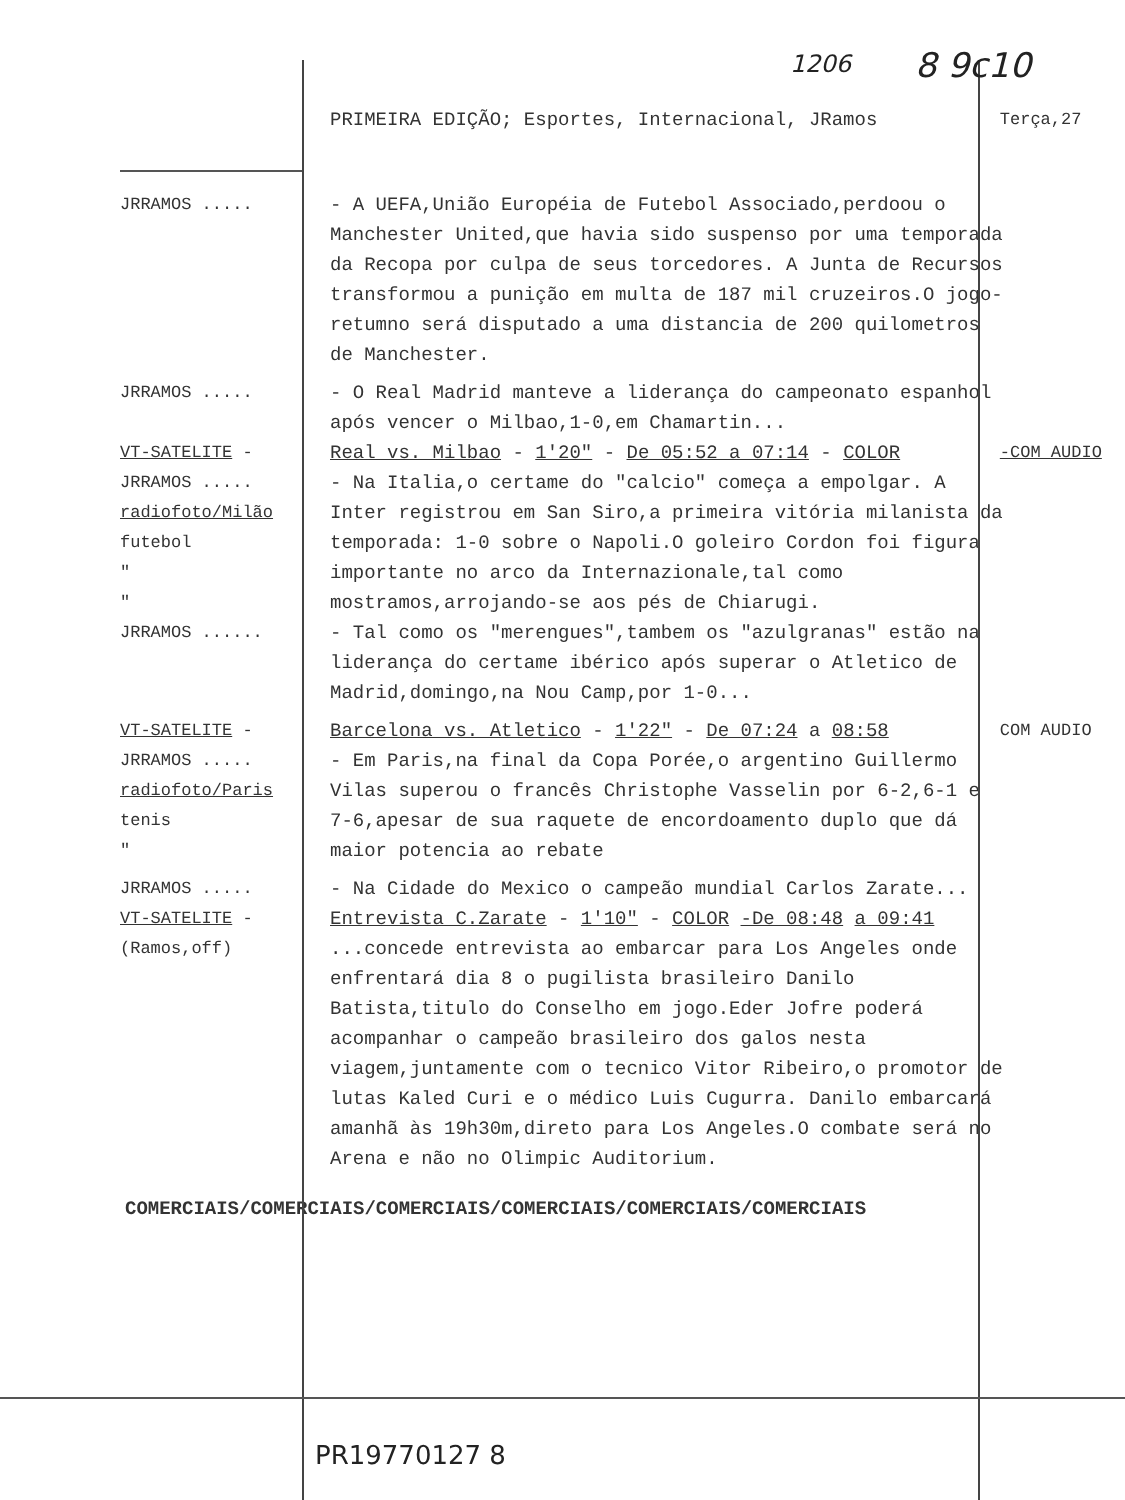1206 8 9c10
PRIMEIRA EDIÇÃO; Esportes, Internacional, JRamos Terça,27
JRRAMOS ..... - A UEFA,União Européia de Futebol Associado,perdoou o Manchester United,que havia sido suspenso por uma temporada da Recopa por culpa de seus torcedores. A Junta de Recursos transformou a punição em multa de 187 mil cruzeiros.O jogo-retumno será disputado a uma distancia de 200 quilometros de Manchester.
JRRAMOS ..... - O Real Madrid manteve a liderança do campeonato espanhol após vencer o Milbao,1-0,em Chamartin...
VT-SATELITE - Real vs. Milbao - 1'20" - De 05:52 a 07:14 - COLOR -COM AUDIO
JRRAMOS .....
radiofoto/Milão
futebol
"
"
- Na Italia,o certame do "calcio" começa a empolgar. A Inter registrou em San Siro,a primeira vitória milanista da temporada: 1-0 sobre o Napoli.O goleiro Cordon foi figura importante no arco da Internazionale,tal como mostramos,arrojando-se aos pés de Chiarugi.
JRRAMOS ...... - Tal como os "merengues",tambem os "azulgranas" estão na liderança do certame ibérico após superar o Atletico de Madrid,domingo,na Nou Camp,por 1-0...
VT-SATELITE - Barcelona vs. Atletico - 1'22" - De 07:24 a 08:58 COM AUDIO
JRRAMOS .....
radiofoto/Paris
tenis
"
- Em Paris,na final da Copa Porée,o argentino Guillermo Vilas superou o francês Christophe Vasselin por 6-2,6-1 e 7-6,apesar de sua raquete de encordoamento duplo que dá maior potencia ao rebate
JRRAMOS ..... - Na Cidade do Mexico o campeão mundial Carlos Zarate...
VT-SATELITE -
(Ramos,off)
Entrevista C.Zarate - 1'10" - COLOR -De 08:48 a 09:41
...concede entrevista ao embarcar para Los Angeles onde enfrentará dia 8 o pugilista brasileiro Danilo Batista,titulo do Conselho em jogo.Eder Jofre poderá acompanhar o campeão brasileiro dos galos nesta viagem,juntamente com o tecnico Vitor Ribeiro,o promotor de lutas Kaled Curi e o médico Luis Cugurra. Danilo embarcará amanhã às 19h30m,direto para Los Angeles.O combate será no Arena e não no Olimpic Auditorium.
COMERCIAIS/COMERCIAIS/COMERCIAIS/COMERCIAIS/COMERCIAIS/COMERCIAIS
PR19770127 8